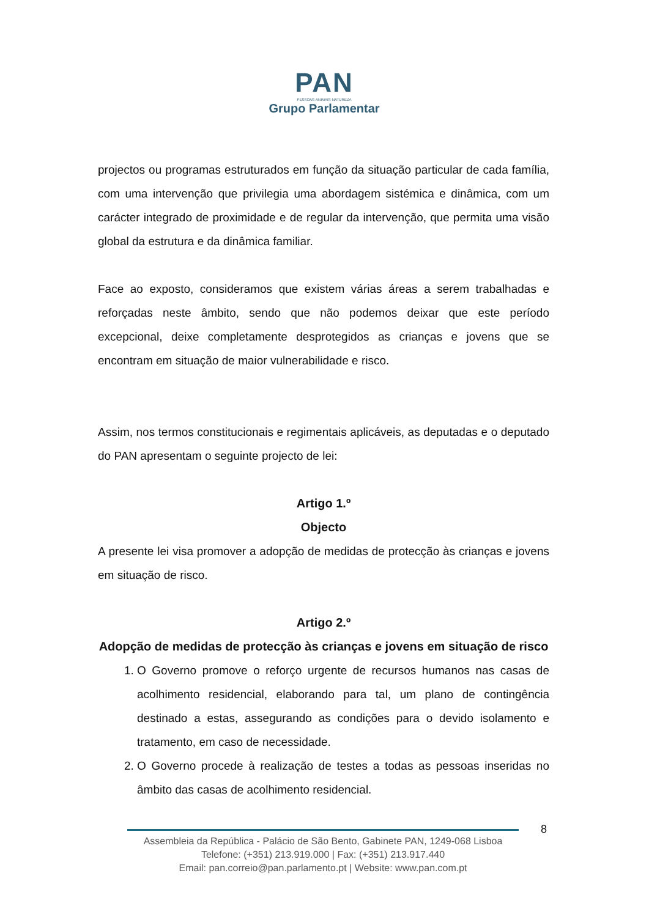PAN
PESSOAS·ANIMAIS·NATUREZA
Grupo Parlamentar
projectos ou programas estruturados em função da situação particular de cada família, com uma intervenção que privilegia uma abordagem sistémica e dinâmica, com um carácter integrado de proximidade e de regular da intervenção, que permita uma visão global da estrutura e da dinâmica familiar.
Face ao exposto, consideramos que existem várias áreas a serem trabalhadas e reforçadas neste âmbito, sendo que não podemos deixar que este período excepcional, deixe completamente desprotegidos as crianças e jovens que se encontram em situação de maior vulnerabilidade e risco.
Assim, nos termos constitucionais e regimentais aplicáveis, as deputadas e o deputado do PAN apresentam o seguinte projecto de lei:
Artigo 1.º
Objecto
A presente lei visa promover a adopção de medidas de protecção às crianças e jovens em situação de risco.
Artigo 2.º
Adopção de medidas de protecção às crianças e jovens em situação de risco
1. O Governo promove o reforço urgente de recursos humanos nas casas de acolhimento residencial, elaborando para tal, um plano de contingência destinado a estas, assegurando as condições para o devido isolamento e tratamento, em caso de necessidade.
2. O Governo procede à realização de testes a todas as pessoas inseridas no âmbito das casas de acolhimento residencial.
8
Assembleia da República - Palácio de São Bento, Gabinete PAN, 1249-068 Lisboa
Telefone: (+351) 213.919.000 | Fax: (+351) 213.917.440
Email: pan.correio@pan.parlamento.pt | Website: www.pan.com.pt